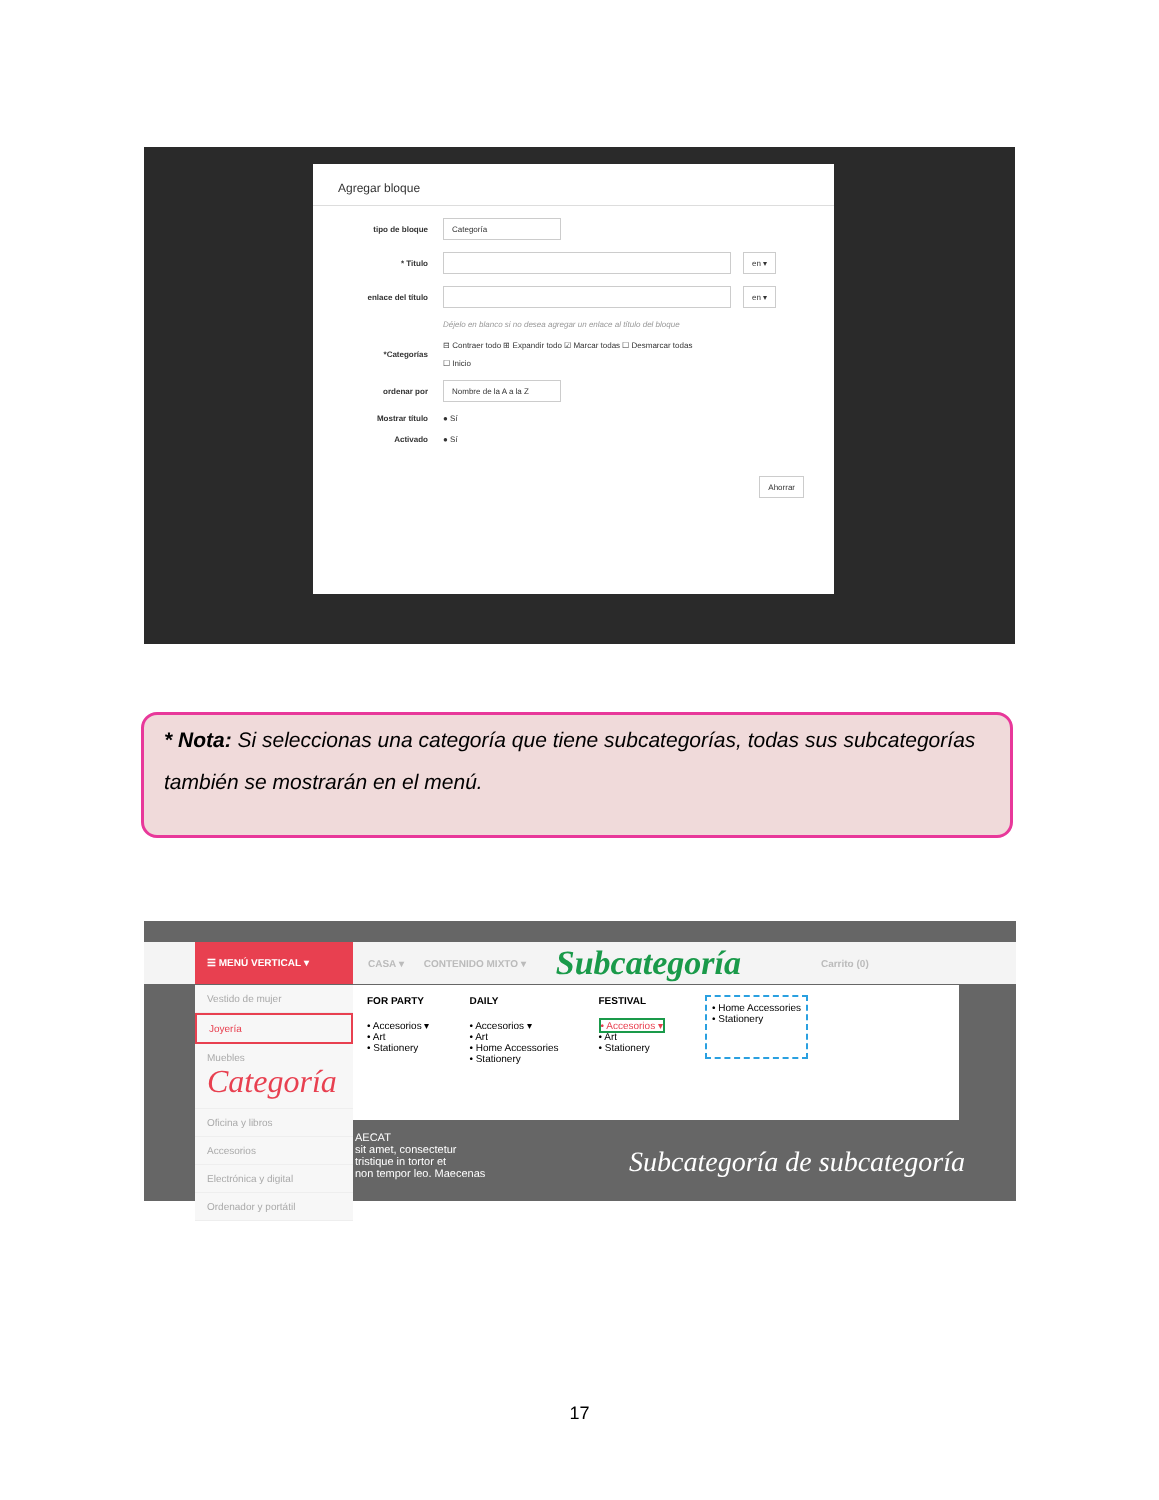Agregar bloque
tipo de bloque Categoría
* Titulo en ▾
enlace del título en ▾
Déjelo en blanco si no desea agregar un enlace al título del bloque
*Categorías ⊟ Contraer todo ⊞ Expandir todo ☑ Marcar todas ☐ Desmarcar todas
☐ Inicio
ordenar por Nombre de la A a la Z
Mostrar título ● Sí
Activado ● Sí
Ahorrar
* Nota: Si seleccionas una categoría que tiene subcategorías, todas sus subcategorías también se mostrarán en el menú.
☰ MENÚ VERTICAL ▾ CASA ▾ CONTENIDO MIXTO ▾ Subcategoría Carrito (0)
Vestido de mujer
Joyería
Muebles Categoría
Oficina y libros
Accesorios
Electrónica y digital
Ordenador y portátil
FOR PARTY
• Accesorios ▾
• Art
• Stationery
DAILY
• Accesorios ▾
• Art
• Home Accessories
• Stationery
FESTIVAL
• Accesorios ▾
• Art
• Stationery
• Home Accessories
• Stationery
AECAT
sit amet, consectetur
tristique in tortor et
non tempor leo. Maecenas
Subcategoría de subcategoría
17